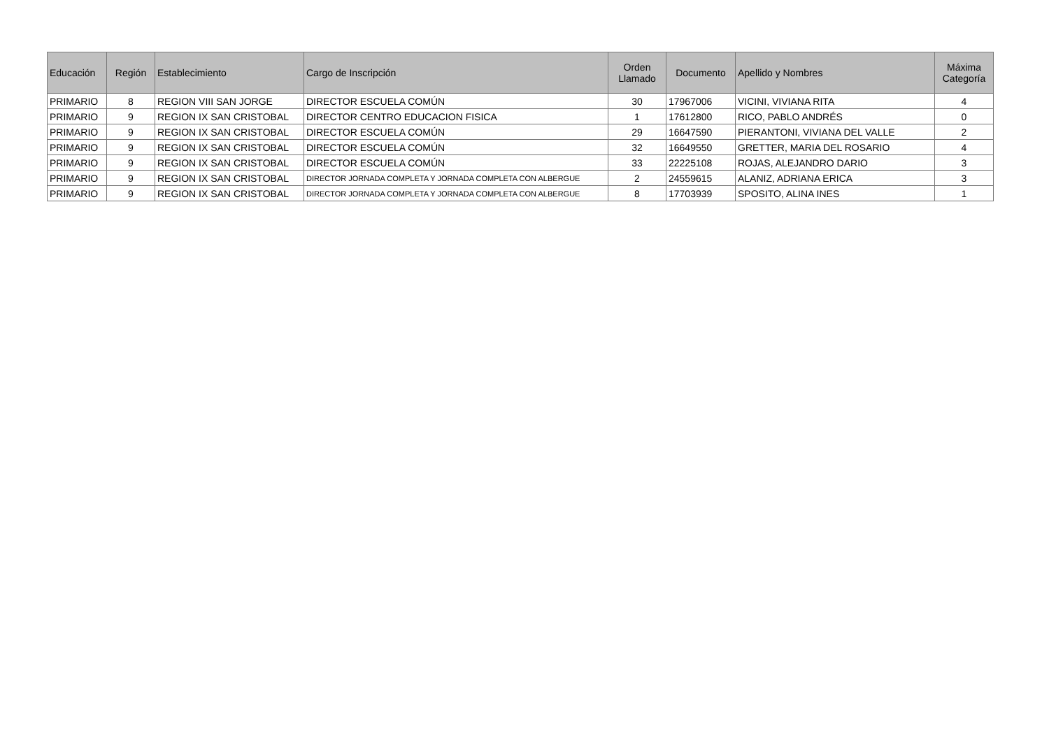| Educación | Región | Establecimiento | Cargo de Inscripción | Orden Llamado | Documento | Apellido y Nombres | Máxima Categoría |
| --- | --- | --- | --- | --- | --- | --- | --- |
| PRIMARIO | 8 | REGION VIII SAN JORGE | DIRECTOR ESCUELA COMÚN | 30 | 17967006 | VICINI, VIVIANA RITA | 4 |
| PRIMARIO | 9 | REGION IX SAN CRISTOBAL | DIRECTOR CENTRO EDUCACION FISICA | 1 | 17612800 | RICO, PABLO ANDRÉS | 0 |
| PRIMARIO | 9 | REGION IX SAN CRISTOBAL | DIRECTOR ESCUELA COMÚN | 29 | 16647590 | PIERANTONI, VIVIANA DEL VALLE | 2 |
| PRIMARIO | 9 | REGION IX SAN CRISTOBAL | DIRECTOR ESCUELA COMÚN | 32 | 16649550 | GRETTER, MARIA DEL ROSARIO | 4 |
| PRIMARIO | 9 | REGION IX SAN CRISTOBAL | DIRECTOR ESCUELA COMÚN | 33 | 22225108 | ROJAS, ALEJANDRO DARIO | 3 |
| PRIMARIO | 9 | REGION IX SAN CRISTOBAL | DIRECTOR JORNADA COMPLETA Y JORNADA COMPLETA CON ALBERGUE | 2 | 24559615 | ALANIZ, ADRIANA ERICA | 3 |
| PRIMARIO | 9 | REGION IX SAN CRISTOBAL | DIRECTOR JORNADA COMPLETA Y JORNADA COMPLETA CON ALBERGUE | 8 | 17703939 | SPOSITO, ALINA INES | 1 |